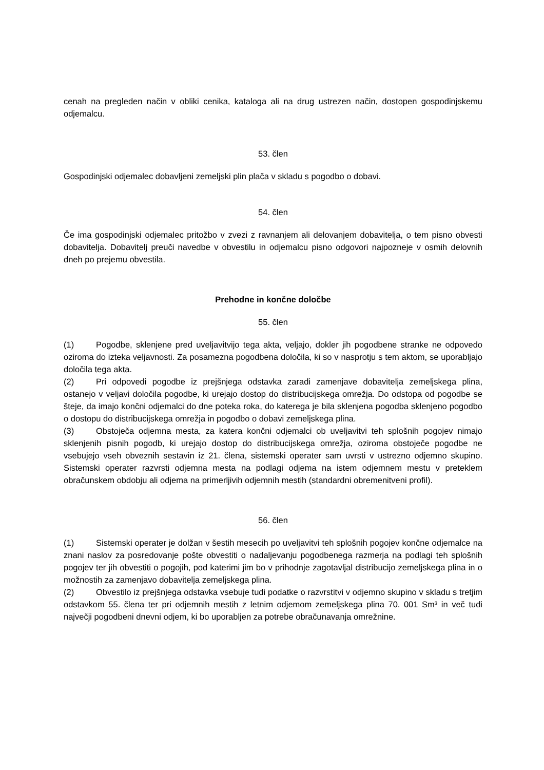cenah na pregleden način v obliki cenika, kataloga ali na drug ustrezen način, dostopen gospodinjskemu odjemalcu.
53. člen
Gospodinjski odjemalec dobavljeni zemeljski plin plača v skladu s pogodbo o dobavi.
54. člen
Če ima gospodinjski odjemalec pritožbo v zvezi z ravnanjem ali delovanjem dobavitelja, o tem pisno obvesti dobavitelja. Dobavitelj preuči navedbe v obvestilu in odjemalcu pisno odgovori najpozneje v osmih delovnih dneh po prejemu obvestila.
Prehodne in končne določbe
55. člen
(1) Pogodbe, sklenjene pred uveljavitvijo tega akta, veljajo, dokler jih pogodbene stranke ne odpovedo oziroma do izteka veljavnosti. Za posamezna pogodbena določila, ki so v nasprotju s tem aktom, se uporabljajo določila tega akta.
(2) Pri odpovedi pogodbe iz prejšnjega odstavka zaradi zamenjave dobavitelja zemeljskega plina, ostanejo v veljavi določila pogodbe, ki urejajo dostop do distribucijskega omrežja. Do odstopa od pogodbe se šteje, da imajo končni odjemalci do dne poteka roka, do katerega je bila sklenjena pogodba sklenjeno pogodbo o dostopu do distribucijskega omrežja in pogodbo o dobavi zemeljskega plina.
(3) Obstoječa odjemna mesta, za katera končni odjemalci ob uveljavitvi teh splošnih pogojev nimajo sklenjenih pisnih pogodb, ki urejajo dostop do distribucijskega omrežja, oziroma obstoječe pogodbe ne vsebujejo vseh obveznih sestavin iz 21. člena, sistemski operater sam uvrsti v ustrezno odjemno skupino. Sistemski operater razvrsti odjemna mesta na podlagi odjema na istem odjemnem mestu v preteklem obračunskem obdobju ali odjema na primerljivih odjemnih mestih (standardni obremenitveni profil).
56. člen
(1) Sistemski operater je dolžan v šestih mesecih po uveljavitvi teh splošnih pogojev končne odjemalce na znani naslov za posredovanje pošte obvestiti o nadaljevanju pogodbenega razmerja na podlagi teh splošnih pogojev ter jih obvestiti o pogojih, pod katerimi jim bo v prihodnje zagotavljal distribucijo zemeljskega plina in o možnostih za zamenjavo dobavitelja zemeljskega plina.
(2) Obvestilo iz prejšnjega odstavka vsebuje tudi podatke o razvrstitvi v odjemno skupino v skladu s tretjim odstavkom 55. člena ter pri odjemnih mestih z letnim odjemom zemeljskega plina 70. 001 Sm³ in več tudi največji pogodbeni dnevni odjem, ki bo uporabljen za potrebe obračunavanja omrežnine.